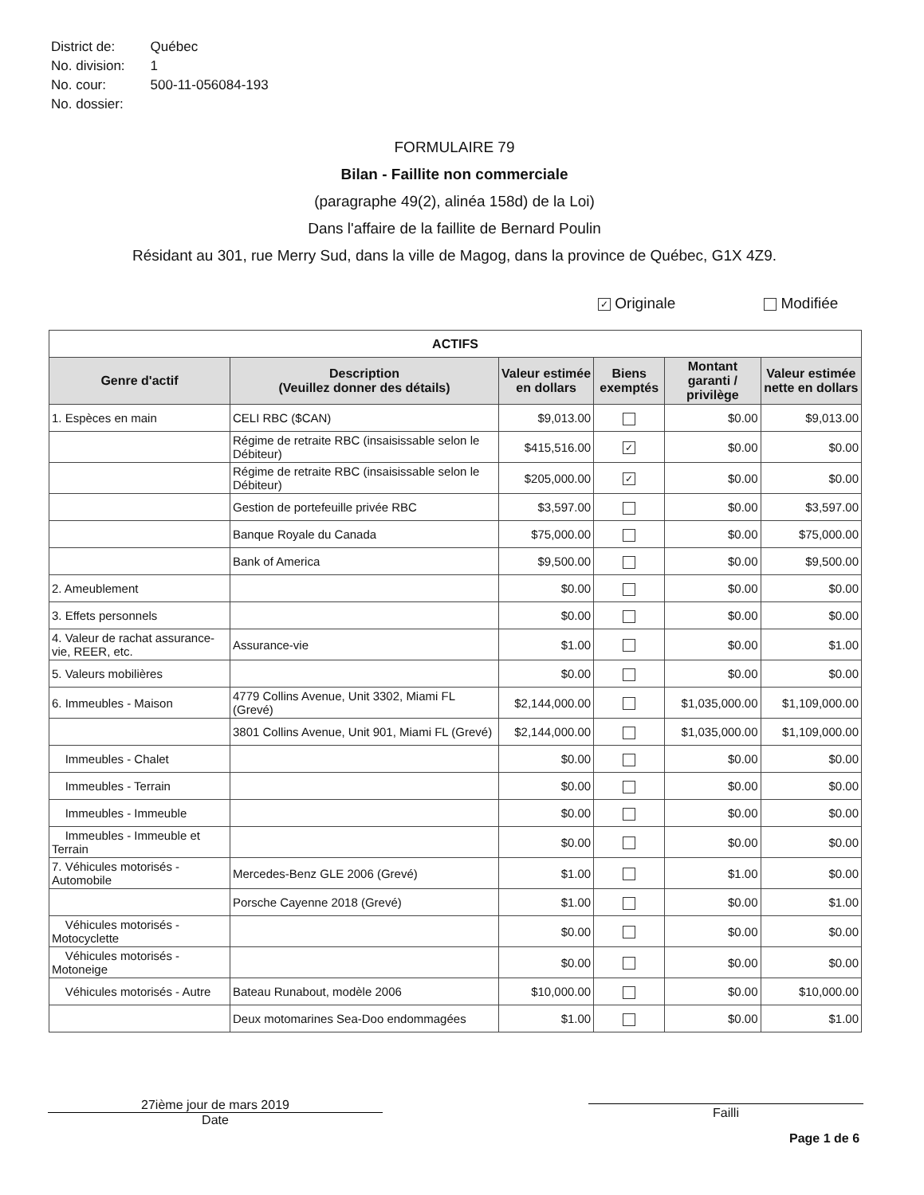| District de: | Québec |
| No. division: | 1 |
| No. cour: | 500-11-056084-193 |
| No. dossier: | |
FORMULAIRE 79
Bilan - Faillite non commerciale
(paragraphe 49(2), alinéa 158d) de la Loi)
Dans l'affaire de la faillite de Bernard Poulin
Résidant au 301, rue Merry Sud, dans la ville de Magog, dans la province de Québec, G1X 4Z9.
✓ Originale Modifiée
| ACTIFS | | | | | |
| --- | --- | --- | --- | --- | --- |
| Genre d'actif | Description (Veuillez donner des détails) | Valeur estimée en dollars | Biens exemptés | Montant garanti / privilège | Valeur estimée nette en dollars |
| 1. Espèces en main | CELI RBC ($CAN) | $9,013.00 | | $0.00 | $9,013.00 |
| | Régime de retraite RBC (insaisissable selon le Débiteur) | $415,516.00 | ✓ | $0.00 | $0.00 |
| | Régime de retraite RBC (insaisissable selon le Débiteur) | $205,000.00 | ✓ | $0.00 | $0.00 |
| | Gestion de portefeuille privée RBC | $3,597.00 | | $0.00 | $3,597.00 |
| | Banque Royale du Canada | $75,000.00 | | $0.00 | $75,000.00 |
| | Bank of America | $9,500.00 | | $0.00 | $9,500.00 |
| 2. Ameublement | | $0.00 | | $0.00 | $0.00 |
| 3. Effets personnels | | $0.00 | | $0.00 | $0.00 |
| 4. Valeur de rachat assurance-vie, REER, etc. | Assurance-vie | $1.00 | | $0.00 | $1.00 |
| 5. Valeurs mobilières | | $0.00 | | $0.00 | $0.00 |
| 6. Immeubles - Maison | 4779 Collins Avenue, Unit 3302, Miami FL (Grevé) | $2,144,000.00 | | $1,035,000.00 | $1,109,000.00 |
| | 3801 Collins Avenue, Unit 901, Miami FL (Grevé) | $2,144,000.00 | | $1,035,000.00 | $1,109,000.00 |
| Immeubles - Chalet | | $0.00 | | $0.00 | $0.00 |
| Immeubles - Terrain | | $0.00 | | $0.00 | $0.00 |
| Immeubles - Immeuble | | $0.00 | | $0.00 | $0.00 |
| Immeubles - Immeuble et Terrain | | $0.00 | | $0.00 | $0.00 |
| 7. Véhicules motorisés - Automobile | Mercedes-Benz GLE 2006 (Grevé) | $1.00 | | $1.00 | $0.00 |
| | Porsche Cayenne 2018 (Grevé) | $1.00 | | $0.00 | $1.00 |
| Véhicules motorisés - Motocyclette | | $0.00 | | $0.00 | $0.00 |
| Véhicules motorisés - Motoneige | | $0.00 | | $0.00 | $0.00 |
| Véhicules motorisés - Autre | Bateau Runabout, modèle 2006 | $10,000.00 | | $0.00 | $10,000.00 |
| | Deux motomarines Sea-Doo endommagées | $1.00 | | $0.00 | $1.00 |
27ième jour de mars 2019
Date
Failli
Page 1 de 6